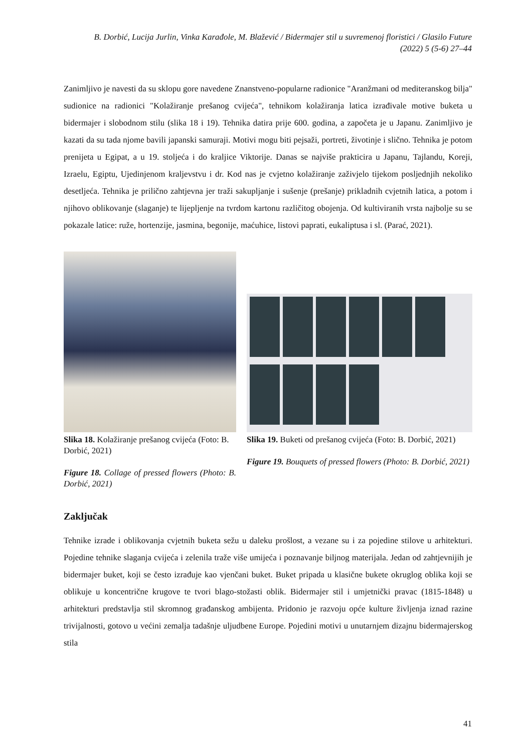B. Dorbić, Lucija Jurlin, Vinka Karađole, M. Blažević / Bidermajer stil u suvremenoj floristici / Glasilo Future (2022) 5 (5-6) 27–44
Zanimljivo je navesti da su sklopu gore navedene Znanstveno-popularne radionice "Aranžmani od mediteranskog bilja" sudionice na radionici "Kolažiranje prešanog cvijeća", tehnikom kolažiranja latica izrađivale motive buketa u bidermajer i slobodnom stilu (slika 18 i 19). Tehnika datira prije 600. godina, a započeta je u Japanu. Zanimljivo je kazati da su tada njome bavili japanski samuraji. Motivi mogu biti pejsaži, portreti, životinje i slično. Tehnika je potom prenijeta u Egipat, a u 19. stoljeća i do kraljice Viktorije. Danas se najviše prakticira u Japanu, Tajlandu, Koreji, Izraelu, Egiptu, Ujedinjenom kraljevstvu i dr. Kod nas je cvjetno kolažiranje zaživjelo tijekom posljednjih nekoliko desetljeća. Tehnika je prilično zahtjevna jer traži sakupljanje i sušenje (prešanje) prikladnih cvjetnih latica, a potom i njihovo oblikovanje (slaganje) te lijepljenje na tvrdom kartonu različitog obojenja. Od kultiviranih vrsta najbolje su se pokazale latice: ruže, hortenzije, jasmina, begonije, maćuhice, listovi paprati, eukaliptusa i sl. (Parać, 2021).
Slika 18. Kolažiranje prešanog cvijeća (Foto: B. Dorbić, 2021)
Figure 18. Collage of pressed flowers (Photo: B. Dorbić, 2021)
Slika 19. Buketi od prešanog cvijeća (Foto: B. Dorbić, 2021)
Figure 19. Bouquets of pressed flowers (Photo: B. Dorbić, 2021)
Zaključak
Tehnike izrade i oblikovanja cvjetnih buketa sežu u daleku prošlost, a vezane su i za pojedine stilove u arhitekturi. Pojedine tehnike slaganja cvijeća i zelenila traže više umijeća i poznavanje biljnog materijala. Jedan od zahtjevnijih je bidermajer buket, koji se često izrađuje kao vjenčani buket. Buket pripada u klasične bukete okruglog oblika koji se oblikuje u koncentrične krugove te tvori blago-stožasti oblik. Bidermajer stil i umjetnički pravac (1815-1848) u arhitekturi predstavlja stil skromnog građanskog ambijenta. Pridonio je razvoju opće kulture življenja iznad razine trivijalnosti, gotovo u većini zemalja tadašnje uljudbene Europe. Pojedini motivi u unutarnjem dizajnu bidermajerskog stila
41